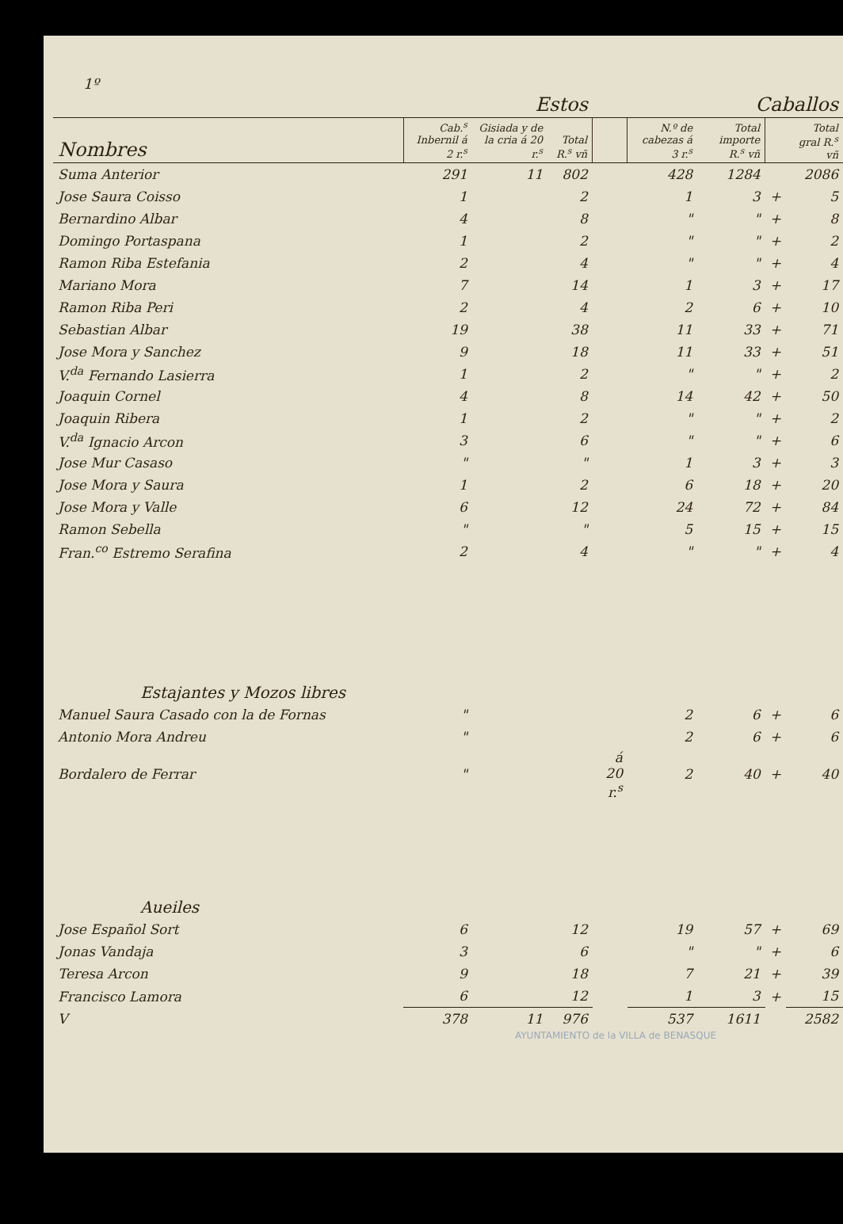1º
| | Estos | | | | Caballos | | | |
| --- | --- | --- | --- | --- | --- | --- | --- | --- |
| Nombres | Cab.<sup>s</sup> Inbernil á 2 r.<sup>s</sup> | Gisiada y de la cria á 20 r.<sup>s</sup> | Total R.<sup>s</sup> vñ | | N.º de cabezas á 3 r.<sup>s</sup> | Total importe R.<sup>s</sup> vñ | | Total gral R.<sup>s</sup> vñ |
| Suma Anterior | 291 | 11 | 802 | | 428 | 1284 | | 2086 |
| Jose Saura Coisso | 1 | | 2 | | 1 | 3 | + | 5 |
| Bernardino Albar | 4 | | 8 | | " | " | + | 8 |
| Domingo Portaspana | 1 | | 2 | | " | " | + | 2 |
| Ramon Riba Estefania | 2 | | 4 | | " | " | + | 4 |
| Mariano Mora | 7 | | 14 | | 1 | 3 | + | 17 |
| Ramon Riba Peri | 2 | | 4 | | 2 | 6 | + | 10 |
| Sebastian Albar | 19 | | 38 | | 11 | 33 | + | 71 |
| Jose Mora y Sanchez | 9 | | 18 | | 11 | 33 | + | 51 |
| V.<sup>da</sup> Fernando Lasierra | 1 | | 2 | | " | " | + | 2 |
| Joaquin Cornel | 4 | | 8 | | 14 | 42 | + | 50 |
| Joaquin Ribera | 1 | | 2 | | " | " | + | 2 |
| V.<sup>da</sup> Ignacio Arcon | 3 | | 6 | | " | " | + | 6 |
| Jose Mur Casaso | " | | " | | 1 | 3 | + | 3 |
| Jose Mora y Saura | 1 | | 2 | | 6 | 18 | + | 20 |
| Jose Mora y Valle | 6 | | 12 | | 24 | 72 | + | 84 |
| Ramon Sebella | " | | " | | 5 | 15 | + | 15 |
| Fran.<sup>co</sup> Estremo Serafina | 2 | | 4 | | " | " | + | 4 |
| Estajantes y Mozos libres | | | | | | | | |
| Manuel Saura Casado con la de Fornas | " | | | | 2 | 6 | + | 6 |
| Antonio Mora Andreu | " | | | | 2 | 6 | + | 6 |
| Bordalero de Ferrar | " | | | á 20 r.<sup>s</sup> | 2 | 40 | + | 40 |
| Aueiles | | | | | | | | |
| Jose Español Sort | 6 | | 12 | | 19 | 57 | + | 69 |
| Jonas Vandaja | 3 | | 6 | | " | " | + | 6 |
| Teresa Arcon | 9 | | 18 | | 7 | 21 | + | 39 |
| Francisco Lamora | 6 | | 12 | | 1 | 3 | + | 15 |
| V | 378 | 11 | 976 | | 537 | 1611 | | 2582 |
AYUNTAMIENTO de la VILLA de BENASQUE